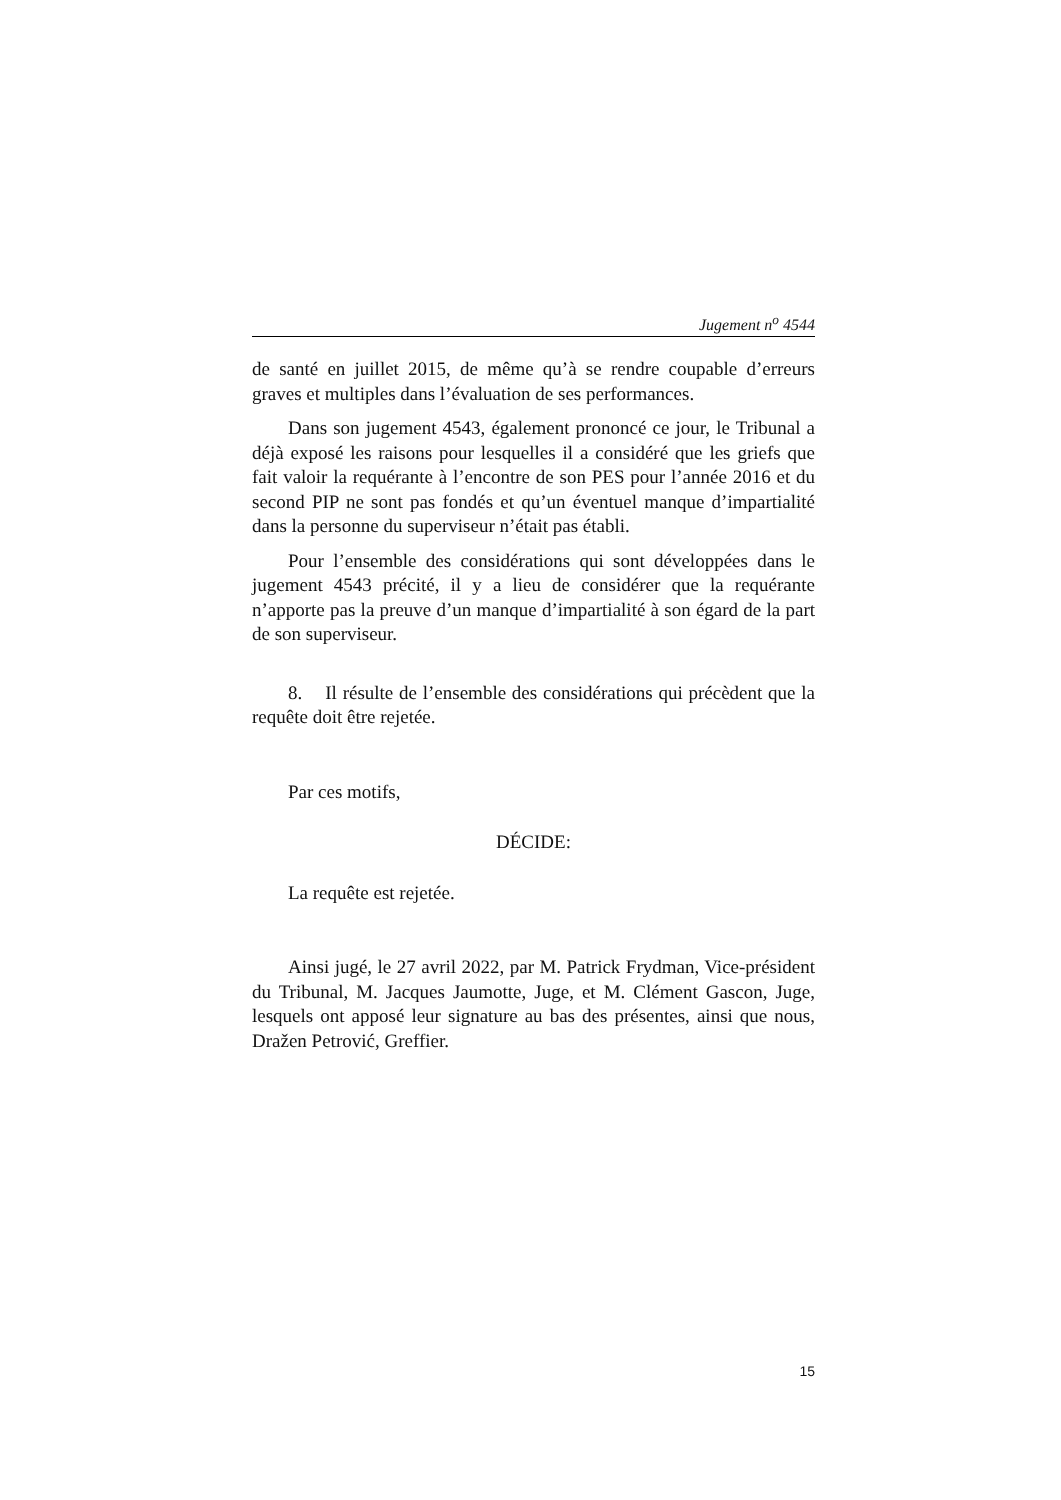Jugement n<sup>o</sup> 4544
de santé en juillet 2015, de même qu’à se rendre coupable d’erreurs graves et multiples dans l’évaluation de ses performances.
Dans son jugement 4543, également prononcé ce jour, le Tribunal a déjà exposé les raisons pour lesquelles il a considéré que les griefs que fait valoir la requérante à l’encontre de son PES pour l’année 2016 et du second PIP ne sont pas fondés et qu’un éventuel manque d’impartialité dans la personne du superviseur n’était pas établi.
Pour l’ensemble des considérations qui sont développées dans le jugement 4543 précité, il y a lieu de considérer que la requérante n’apporte pas la preuve d’un manque d’impartialité à son égard de la part de son superviseur.
8. Il résulte de l’ensemble des considérations qui précèdent que la requête doit être rejetée.
Par ces motifs,
DÉCIDE:
La requête est rejetée.
Ainsi jugé, le 27 avril 2022, par M. Patrick Frydman, Vice-président du Tribunal, M. Jacques Jaumotte, Juge, et M. Clément Gascon, Juge, lesquels ont apposé leur signature au bas des présentes, ainsi que nous, Dražen Petrović, Greffier.
15